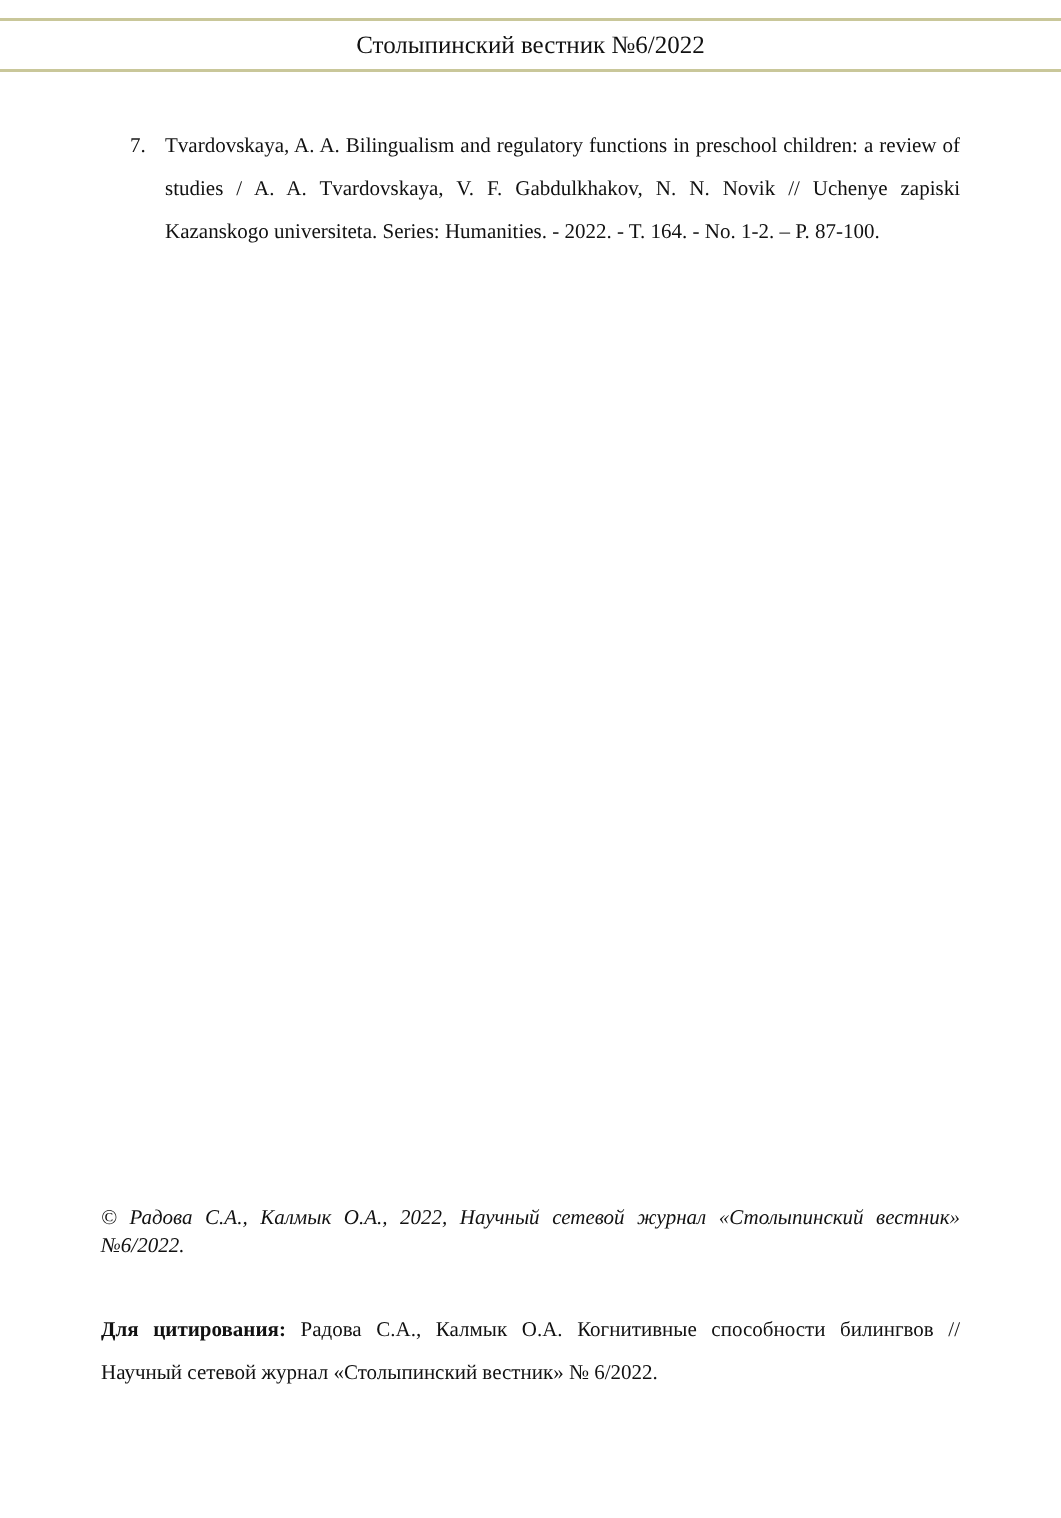Столыпинский вестник №6/2022
7. Tvardovskaya, A. A. Bilingualism and regulatory functions in preschool children: a review of studies / A. A. Tvardovskaya, V. F. Gabdulkhakov, N. N. Novik // Uchenye zapiski Kazanskogo universiteta. Series: Humanities. - 2022. - T. 164. - No. 1-2. – P. 87-100.
© Радова С.А., Калмык О.А., 2022, Научный сетевой журнал «Столыпинский вестник» №6/2022.
Для цитирования: Радова С.А., Калмык О.А. Когнитивные способности билингвов // Научный сетевой журнал «Столыпинский вестник» № 6/2022.